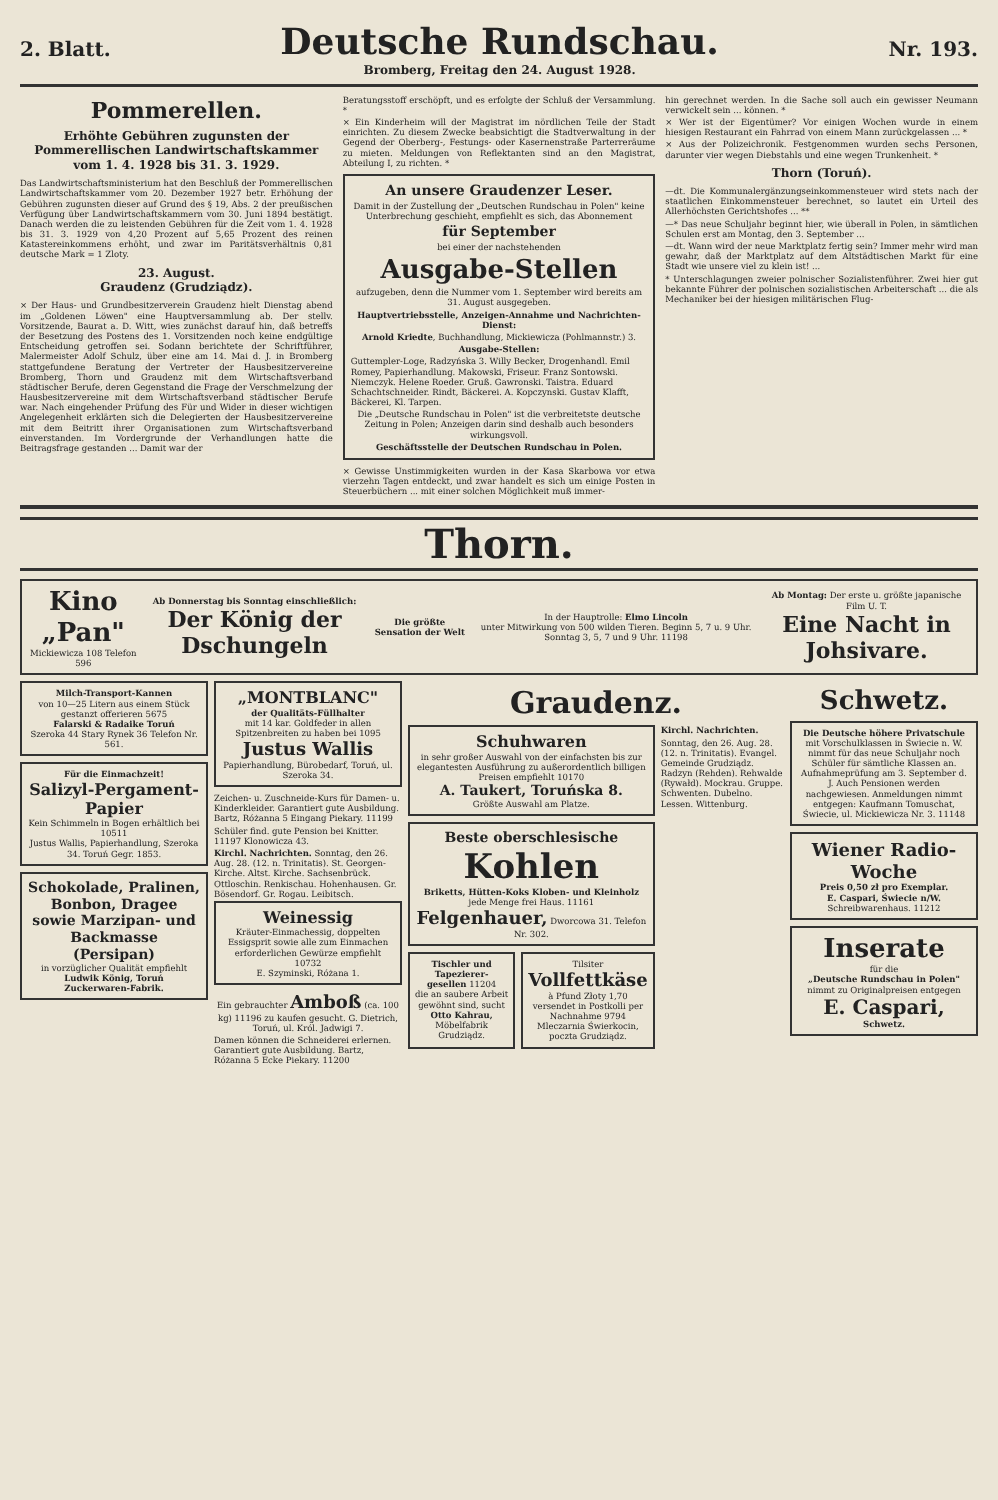2. Blatt.
Deutsche Rundschau.
Bromberg, Freitag den 24. August 1928.
Nr. 193.
Pommerellen.
Erhöhte Gebühren zugunsten der Pommerellischen Landwirtschaftskammer
vom 1. 4. 1928 bis 31. 3. 1929.
Das Landwirtschaftsministerium hat den Beschluß der Pommerellischen Landwirtschaftskammer vom 20. Dezember 1927 betr. Erhöhung der Gebühren zugunsten dieser auf Grund des § 19, Abs. 2 der preußischen Verfügung über Landwirtschaftskammern vom 30. Juni 1894 bestätigt. Danach werden die zu leistenden Gebühren für die Zeit vom 1. 4. 1928 bis 31. 3. 1929 von 4,20 Prozent auf 5,65 Prozent des reinen Katastereinkommens erhöht, und zwar im Paritätsverhältnis 0,81 deutsche Mark = 1 Zloty.
23. August.
Graudenz (Grudziądz).
× Der Haus- und Grundbesitzerverein Graudenz hielt Dienstag abend im „Goldenen Löwen" eine Hauptversammlung ab. Der stellv. Vorsitzende, Baurat a. D. Witt, wies zunächst darauf hin, daß betreffs der Besetzung des Postens des 1. Vorsitzenden noch keine endgültige Entscheidung getroffen sei. Sodann berichtete der Schriftführer, Malermeister Adolf Schulz, über eine am 14. Mai d. J. in Bromberg stattgefundene Beratung der Vertreter der Hausbesitzervereine Bromberg, Thorn und Graudenz mit dem Wirtschaftsverband städtischer Berufe, deren Gegenstand die Frage der Verschmelzung der Hausbesitzervereine mit dem Wirtschaftsverband städtischer Berufe war. Nach eingehender Prüfung des Für und Wider in dieser wichtigen Angelegenheit erklärten sich die Delegierten der Hausbesitzervereine mit dem Beitritt ihrer Organisationen zum Wirtschaftsverband einverstanden. Im Vordergrunde der Verhandlungen hatte die Beitragsfrage gestanden ... Damit war der
Beratungsstoff erschöpft, und es erfolgte der Schluß der Versammlung. *
× Ein Kinderheim will der Magistrat im nördlichen Teile der Stadt einrichten. Zu diesem Zwecke beabsichtigt die Stadtverwaltung in der Gegend der Oberberg-, Festungs- oder Kasernenstraße Parterreräume zu mieten. Meldungen von Reflektanten sind an den Magistrat, Abteilung I, zu richten. *
An unsere Graudenzer Leser.
Damit in der Zustellung der „Deutschen Rundschau in Polen" keine Unterbrechung geschieht, empfiehlt es sich, das Abonnement
für September
bei einer der nachstehenden
Ausgabe-Stellen
aufzugeben, denn die Nummer vom 1. September wird bereits am 31. August ausgegeben.
Hauptvertriebsstelle, Anzeigen-Annahme und Nachrichten-Dienst:
Arnold Kriedte, Buchhandlung, Mickiewicza (Pohlmannstr.) 3.
Ausgabe-Stellen:
Guttempler-Loge, Radzyńska 3. Willy Becker, Drogenhandl. Emil Romey, Papierhandlung. Makowski, Friseur. Franz Sontowski. Niemczyk. Helene Roeder. Gruß. Gawronski. Taistra. Eduard Schachtschneider. Rindt, Bäckerei. A. Kopczynski. Gustav Klafft, Bäckerei, Kl. Tarpen.
Die „Deutsche Rundschau in Polen" ist die verbreitetste deutsche Zeitung in Polen; Anzeigen darin sind deshalb auch besonders wirkungsvoll.
Geschäftsstelle der Deutschen Rundschau in Polen.
× Gewisse Unstimmigkeiten wurden in der Kasa Skarbowa vor etwa vierzehn Tagen entdeckt, und zwar handelt es sich um einige Posten in Steuerbüchern ... mit einer solchen Möglichkeit muß immer-
hin gerechnet werden. In die Sache soll auch ein gewisser Neumann verwickelt sein ... können. *
× Wer ist der Eigentümer? Vor einigen Wochen wurde in einem hiesigen Restaurant ein Fahrrad von einem Mann zurückgelassen ... *
× Aus der Polizeichronik. Festgenommen wurden sechs Personen, darunter vier wegen Diebstahls und eine wegen Trunkenheit. *
Thorn (Toruń).
—dt. Die Kommunalergänzungseinkommensteuer wird stets nach der staatlichen Einkommensteuer berechnet, so lautet ein Urteil des Allerhöchsten Gerichtshofes ... **
—* Das neue Schuljahr beginnt hier, wie überall in Polen, in sämtlichen Schulen erst am Montag, den 3. September ...
—dt. Wann wird der neue Marktplatz fertig sein? Immer mehr wird man gewahr, daß der Marktplatz auf dem Altstädtischen Markt für eine Stadt wie unsere viel zu klein ist! ...
* Unterschlagungen zweier polnischer Sozialistenführer. Zwei hier gut bekannte Führer der polnischen sozialistischen Arbeiterschaft ... die als Mechaniker bei der hiesigen militärischen Flug-
Thorn.
Kino „Pan"
Mickiewicza 108 Telefon 596 Ab Donnerstag bis Sonntag einschließlich:
Der König der Dschungeln Die größte Sensation der Welt In der Hauptrolle: Elmo Lincoln
unter Mitwirkung von 500 wilden Tieren. Beginn 5, 7 u. 9 Uhr. Sonntag 3, 5, 7 und 9 Uhr. 11198 Ab Montag: Der erste u. größte japanische Film U. T.
Eine Nacht in Johsivare.
Milch-Transport-Kannen
von 10—25 Litern aus einem Stück gestanzt offerieren 5675
Falarski & Radaike Toruń
Szeroka 44 Stary Rynek 36 Telefon Nr. 561.
Für die Einmachzeit!
Salizyl-Pergament-Papier
Kein Schimmeln in Bogen erhältlich bei 10511
Justus Wallis, Papierhandlung, Szeroka 34. Toruń Gegr. 1853.
Schokolade, Pralinen, Bonbon, Dragee sowie Marzipan- und Backmasse (Persipan)
in vorzüglicher Qualität empfiehlt
Ludwik König, Toruń
Zuckerwaren-Fabrik.
„MONTBLANC"
der Qualitäts-Füllhalter
mit 14 kar. Goldfeder in allen Spitzenbreiten zu haben bei 1095
Justus Wallis
Papierhandlung, Bürobedarf, Toruń, ul. Szeroka 34.
Zeichen- u. Zuschneide-Kurs für Damen- u. Kinderkleider. Garantiert gute Ausbildung. Bartz, Różanna 5 Eingang Piekary. 11199
Schüler find. gute Pension bei Knitter. 11197 Klonowicza 43.
Kirchl. Nachrichten. Sonntag, den 26. Aug. 28. (12. n. Trinitatis). St. Georgen-Kirche. Altst. Kirche. Sachsenbrück. Ottloschin. Renkischau. Hohenhausen. Gr. Bösendorf. Gr. Rogau. Leibitsch.
Weinessig
Kräuter-Einmachessig, doppelten Essigsprit sowie alle zum Einmachen erforderlichen Gewürze empfiehlt 10732
E. Szyminski, Różana 1.
Ein gebrauchter Amboß (ca. 100 kg) 11196 zu kaufen gesucht. G. Dietrich, Toruń, ul. Król. Jadwigi 7.
Damen können die Schneiderei erlernen. Garantiert gute Ausbildung. Bartz, Różanna 5 Ecke Piekary. 11200
Graudenz.
Schuhwaren
in sehr großer Auswahl von der einfachsten bis zur elegantesten Ausführung zu außerordentlich billigen Preisen empfiehlt 10170
A. Taukert, Toruńska 8.
Größte Auswahl am Platze.
Beste oberschlesische
Kohlen
Briketts, Hütten-Koks Kloben- und Kleinholz
jede Menge frei Haus. 11161
Felgenhauer, Dworcowa 31. Telefon Nr. 302.
Tischler und Tapezierer-gesellen 11204
die an saubere Arbeit gewöhnt sind, sucht Otto Kahrau, Möbelfabrik Grudziądz.
Tilsiter Vollfettkäse
à Pfund Złoty 1,70 versendet in Postkolli per Nachnahme 9794
Mleczarnia Świerkocin, poczta Grudziądz.
Kirchl. Nachrichten.
Sonntag, den 26. Aug. 28. (12. n. Trinitatis). Evangel. Gemeinde Grudziądz. Radzyn (Rehden). Rehwalde (Rywałd). Mockrau. Gruppe. Schwenten. Dubelno. Lessen. Wittenburg.
Schwetz.
Die Deutsche höhere Privatschule
mit Vorschulklassen in Świecie n. W. nimmt für das neue Schuljahr noch Schüler für sämtliche Klassen an. Aufnahmeprüfung am 3. September d. J. Auch Pensionen werden nachgewiesen. Anmeldungen nimmt entgegen: Kaufmann Tomuschat, Świecie, ul. Mickiewicza Nr. 3. 11148
Wiener Radio-Woche
Preis 0,50 zł pro Exemplar.
E. Caspari, Świecie n/W.
Schreibwarenhaus. 11212
Inserate
für die
„Deutsche Rundschau in Polen"
nimmt zu Originalpreisen entgegen
E. Caspari,
Schwetz.